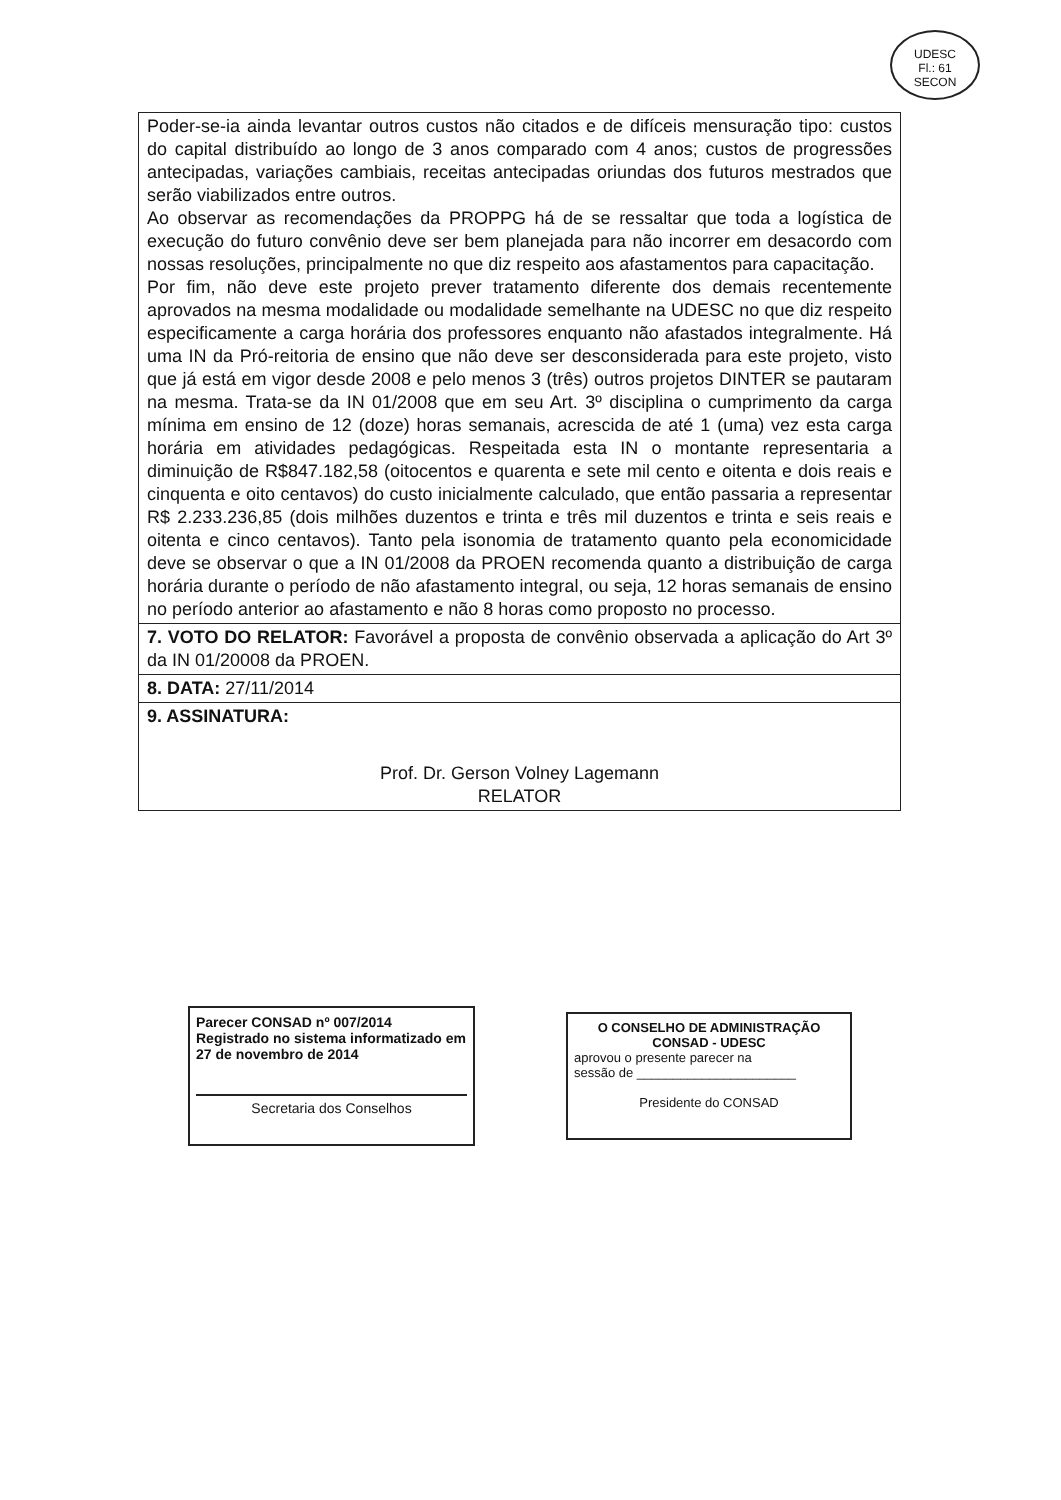UDESC
Fl.: 61
SECON
| Poder-se-ia ainda levantar outros custos não citados e de difíceis mensuração tipo: custos do capital distribuído ao longo de 3 anos comparado com 4 anos; custos de progressões antecipadas, variações cambiais, receitas antecipadas oriundas dos futuros mestrados que serão viabilizados entre outros. Ao observar as recomendações da PROPPG há de se ressaltar que toda a logística de execução do futuro convênio deve ser bem planejada para não incorrer em desacordo com nossas resoluções, principalmente no que diz respeito aos afastamentos para capacitação. Por fim, não deve este projeto prever tratamento diferente dos demais recentemente aprovados na mesma modalidade ou modalidade semelhante na UDESC no que diz respeito especificamente a carga horária dos professores enquanto não afastados integralmente. Há uma IN da Pró-reitoria de ensino que não deve ser desconsiderada para este projeto, visto que já está em vigor desde 2008 e pelo menos 3 (três) outros projetos DINTER se pautaram na mesma. Trata-se da IN 01/2008 que em seu Art. 3º disciplina o cumprimento da carga mínima em ensino de 12 (doze) horas semanais, acrescida de até 1 (uma) vez esta carga horária em atividades pedagógicas. Respeitada esta IN o montante representaria a diminuição de R$847.182,58 (oitocentos e quarenta e sete mil cento e oitenta e dois reais e cinquenta e oito centavos) do custo inicialmente calculado, que então passaria a representar R$ 2.233.236,85 (dois milhões duzentos e trinta e três mil duzentos e trinta e seis reais e oitenta e cinco centavos). Tanto pela isonomia de tratamento quanto pela economicidade deve se observar o que a IN 01/2008 da PROEN recomenda quanto a distribuição de carga horária durante o período de não afastamento integral, ou seja, 12 horas semanais de ensino no período anterior ao afastamento e não 8 horas como proposto no processo. |
| 7. VOTO DO RELATOR: Favorável a proposta de convênio observada a aplicação do Art 3º da IN 01/20008 da PROEN. |
| 8. DATA: 27/11/2014 |
| 9. ASSINATURA: Prof. Dr. Gerson Volney Lagemann RELATOR |
Parecer CONSAD nº 007/2014
Registrado no sistema informatizado em
27 de novembro de 2014
Secretaria dos Conselhos
O CONSELHO DE ADMINISTRAÇÃO
CONSAD - UDESC
aprovou o presente parecer na
sessão de ______________________
Presidente do CONSAD